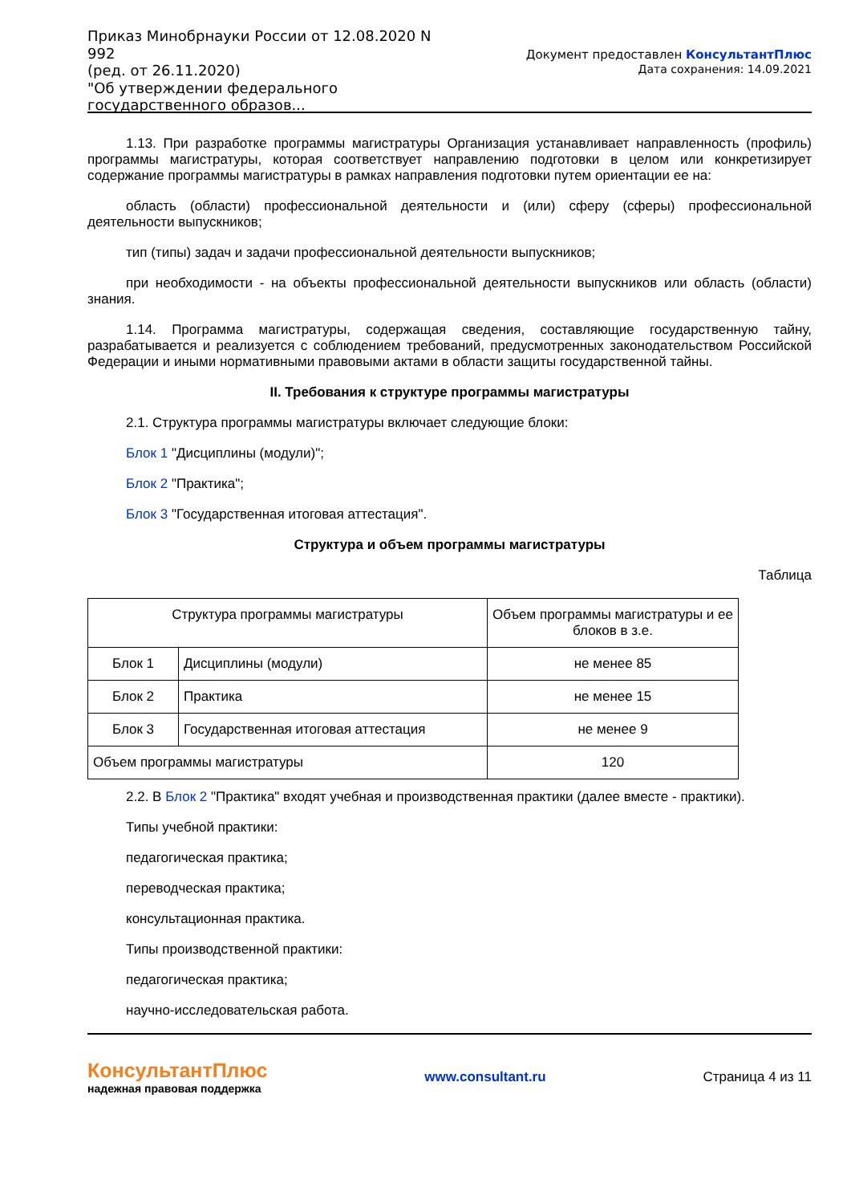Приказ Минобрнауки России от 12.08.2020 N 992
(ред. от 26.11.2020)
"Об утверждении федерального государственного образов...
Документ предоставлен КонсультантПлюс
Дата сохранения: 14.09.2021
1.13. При разработке программы магистратуры Организация устанавливает направленность (профиль) программы магистратуры, которая соответствует направлению подготовки в целом или конкретизирует содержание программы магистратуры в рамках направления подготовки путем ориентации ее на:
область (области) профессиональной деятельности и (или) сферу (сферы) профессиональной деятельности выпускников;
тип (типы) задач и задачи профессиональной деятельности выпускников;
при необходимости - на объекты профессиональной деятельности выпускников или область (области) знания.
1.14. Программа магистратуры, содержащая сведения, составляющие государственную тайну, разрабатывается и реализуется с соблюдением требований, предусмотренных законодательством Российской Федерации и иными нормативными правовыми актами в области защиты государственной тайны.
II. Требования к структуре программы магистратуры
2.1. Структура программы магистратуры включает следующие блоки:
Блок 1 "Дисциплины (модули)";
Блок 2 "Практика";
Блок 3 "Государственная итоговая аттестация".
Структура и объем программы магистратуры
Таблица
| Структура программы магистратуры | | Объем программы магистратуры и ее блоков в з.е. |
| Блок 1 | Дисциплины (модули) | не менее 85 |
| Блок 2 | Практика | не менее 15 |
| Блок 3 | Государственная итоговая аттестация | не менее 9 |
| Объем программы магистратуры | | 120 |
2.2. В Блок 2 "Практика" входят учебная и производственная практики (далее вместе - практики).
Типы учебной практики:
педагогическая практика;
переводческая практика;
консультационная практика.
Типы производственной практики:
педагогическая практика;
научно-исследовательская работа.
КонсультантПлюс
надежная правовая поддержка
www.consultant.ru Страница 4 из 11